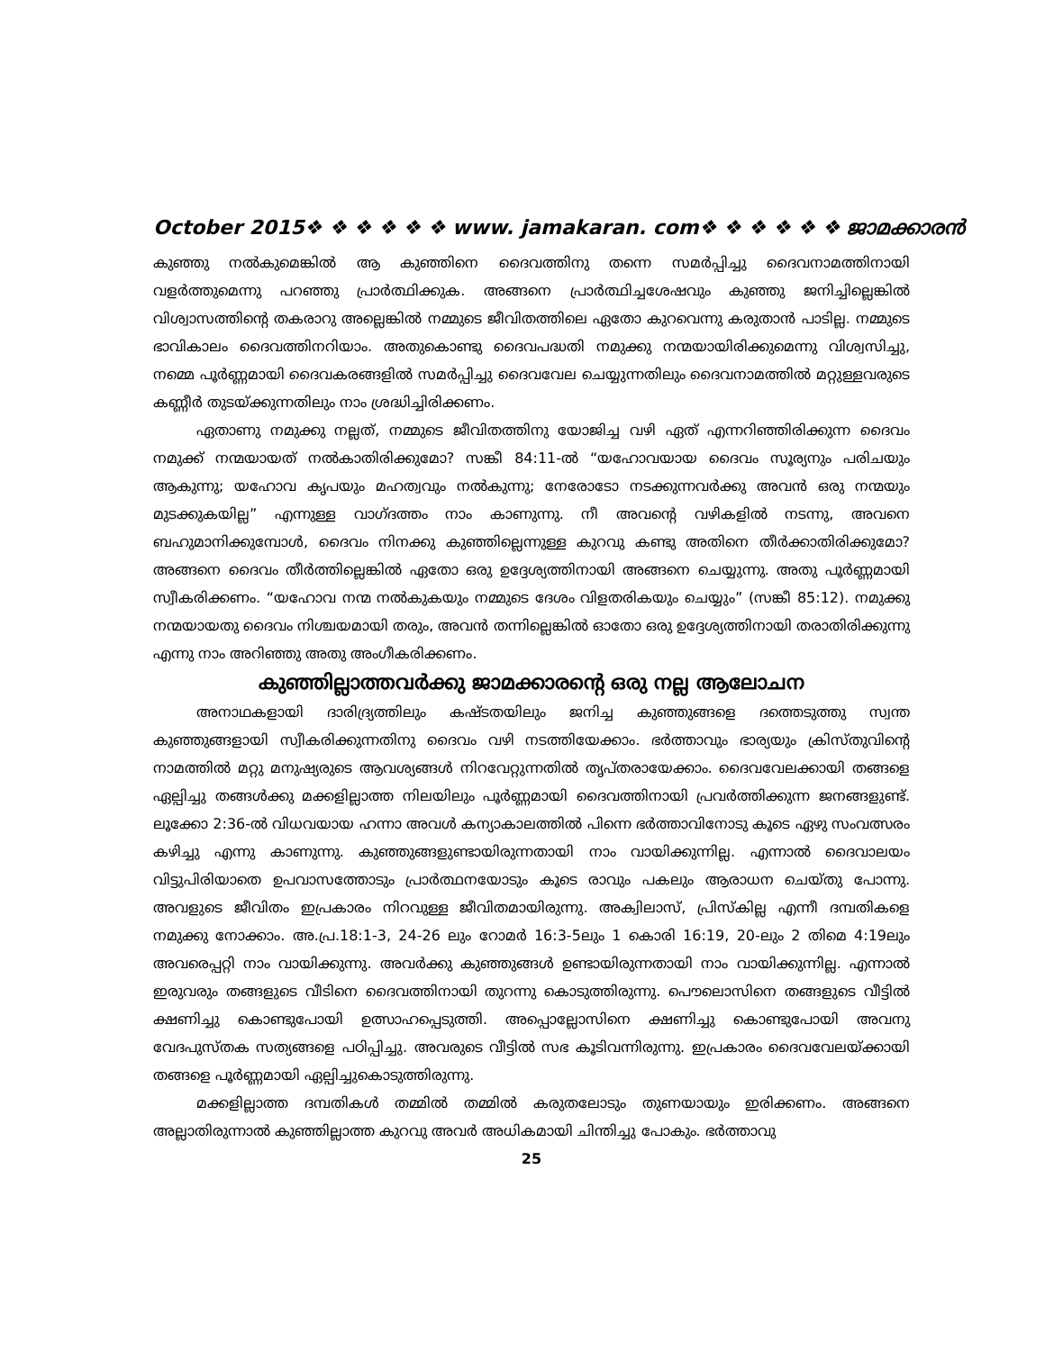October 2015❖ ❖ ❖ ❖ ❖ ❖ www. jamakaran. com❖ ❖ ❖ ❖ ❖ ❖ ജാമക്കാരൻ
കുഞ്ഞു നൽകുമെങ്കിൽ ആ കുഞ്ഞിനെ ദൈവത്തിനു തന്നെ സമർപ്പിച്ചു ദൈവനാമത്തിനായി വളർത്തുമെന്നു പറഞ്ഞു പ്രാർത്ഥിക്കുക. അങ്ങനെ പ്രാർത്ഥിച്ചശേഷവും കുഞ്ഞു ജനിച്ചില്ലെങ്കിൽ വിശ്വാസത്തിന്റെ തകരാറു അല്ലെങ്കിൽ നമ്മുടെ ജീവിതത്തിലെ ഏതോ കുറവെന്നു കരുതാൻ പാടില്ല. നമ്മുടെ ഭാവികാലം ദൈവത്തിനറിയാം. അതുകൊണ്ടു ദൈവപദ്ധതി നമുക്കു നന്മയായിരിക്കുമെന്നു വിശ്വസിച്ചു, നമ്മെ പൂർണ്ണമായി ദൈവകരങ്ങളിൽ സമർപ്പിച്ചു ദൈവവേല ചെയ്യുന്നതിലും ദൈവനാമത്തിൽ മറ്റുള്ളവരുടെ കണ്ണീർ തുടയ്ക്കുന്നതിലും നാം ശ്രദ്ധിച്ചിരിക്കണം.
ഏതാണു നമുക്കു നല്ലത്, നമ്മുടെ ജീവിതത്തിനു യോജിച്ച വഴി ഏത് എന്നറിഞ്ഞിരിക്കുന്ന ദൈവം നമുക്ക് നന്മയായത് നൽകാതിരിക്കുമോ? സങ്കീ 84:11-ൽ “യഹോവയായ ദൈവം സൂര്യനും പരിചയും ആകുന്നു; യഹോവ കൃപയും മഹത്വവും നൽകുന്നു; നേരോടോ നടക്കുന്നവർക്കു അവൻ ഒരു നന്മയും മുടക്കുകയില്ല” എന്നുള്ള വാഗ്ദത്തം നാം കാണുന്നു. നീ അവന്റെ വഴികളിൽ നടന്നു, അവനെ ബഹുമാനിക്കുമ്പോൾ, ദൈവം നിനക്കു കുഞ്ഞില്ലെന്നുള്ള കുറവു കണ്ടു അതിനെ തീർക്കാതിരിക്കുമോ? അങ്ങനെ ദൈവം തീർത്തില്ലെങ്കിൽ ഏതോ ഒരു ഉദ്ദേശ്യത്തിനായി അങ്ങനെ ചെയ്യുന്നു. അതു പൂർണ്ണമായി സ്വീകരിക്കണം. “യഹോവ നന്മ നൽകുകയും നമ്മുടെ ദേശം വിളതരികയും ചെയ്യും” (സങ്കീ 85:12). നമുക്കു നന്മയായതു ദൈവം നിശ്ചയമായി തരും, അവൻ തന്നില്ലെങ്കിൽ ഓതോ ഒരു ഉദ്ദേശ്യത്തിനായി തരാതിരിക്കുന്നു എന്നു നാം അറിഞ്ഞു അതു അംഗീകരിക്കണം.
കുഞ്ഞില്ലാത്തവർക്കു ജാമക്കാരന്റെ ഒരു നല്ല ആലോചന
അനാഥകളായി ദാരിദ്ര്യത്തിലും കഷ്ടതയിലും ജനിച്ച കുഞ്ഞുങ്ങളെ ദത്തെടുത്തു സ്വന്ത കുഞ്ഞുങ്ങളായി സ്വീകരിക്കുന്നതിനു ദൈവം വഴി നടത്തിയേക്കാം. ഭർത്താവും ഭാര്യയും ക്രിസ്തുവിന്റെ നാമത്തിൽ മറ്റു മനുഷ്യരുടെ ആവശ്യങ്ങൾ നിറവേറ്റുന്നതിൽ തൃപ്തരായേക്കാം. ദൈവവേലക്കായി തങ്ങളെ ഏല്പിച്ചു തങ്ങൾക്കു മക്കളില്ലാത്ത നിലയിലും പൂർണ്ണമായി ദൈവത്തിനായി പ്രവർത്തിക്കുന്ന ജനങ്ങളുണ്ട്. ലൂക്കോ 2:36-ൽ വിധവയായ ഹന്നാ അവൾ കന്യാകാലത്തിൽ പിന്നെ ഭർത്താവിനോടു കൂടെ ഏഴു സംവത്സരം കഴിച്ചു എന്നു കാണുന്നു. കുഞ്ഞുങ്ങളുണ്ടായിരുന്നതായി നാം വായിക്കുന്നില്ല. എന്നാൽ ദൈവാലയം വിട്ടുപിരിയാതെ ഉപവാസത്തോടും പ്രാർത്ഥനയോടും കൂടെ രാവും പകലും ആരാധന ചെയ്തു പോന്നു. അവളുടെ ജീവിതം ഇപ്രകാരം നിറവുള്ള ജീവിതമായിരുന്നു. അക്വിലാസ്, പ്രിസ്കില്ല എന്നീ ദമ്പതികളെ നമുക്കു നോക്കാം. അ.പ്ര.18:1-3, 24-26 ലും റോമർ 16:3-5ലും 1 കൊരി 16:19, 20-ലും 2 തിമെ 4:19ലും അവരെപ്പറ്റി നാം വായിക്കുന്നു. അവർക്കു കുഞ്ഞുങ്ങൾ ഉണ്ടായിരുന്നതായി നാം വായിക്കുന്നില്ല. എന്നാൽ ഇരുവരും തങ്ങളുടെ വീടിനെ ദൈവത്തിനായി തുറന്നു കൊടുത്തിരുന്നു. പൌലൊസിനെ തങ്ങളുടെ വീട്ടിൽ ക്ഷണിച്ചു കൊണ്ടുപോയി ഉത്സാഹപ്പെടുത്തി. അപ്പൊല്ലോസിനെ ക്ഷണിച്ചു കൊണ്ടുപോയി അവനു വേദപുസ്തക സത്യങ്ങളെ പഠിപ്പിച്ചു. അവരുടെ വീട്ടിൽ സഭ കൂടിവന്നിരുന്നു. ഇപ്രകാരം ദൈവവേലയ്ക്കായി തങ്ങളെ പൂർണ്ണമായി ഏല്പിച്ചുകൊടുത്തിരുന്നു.
മക്കളില്ലാത്ത ദമ്പതികൾ തമ്മിൽ തമ്മിൽ കരുതലോടും തുണയായും ഇരിക്കണം. അങ്ങനെ അല്ലാതിരുന്നാൽ കുഞ്ഞില്ലാത്ത കുറവു അവർ അധികമായി ചിന്തിച്ചു പോകും. ഭർത്താവു
25